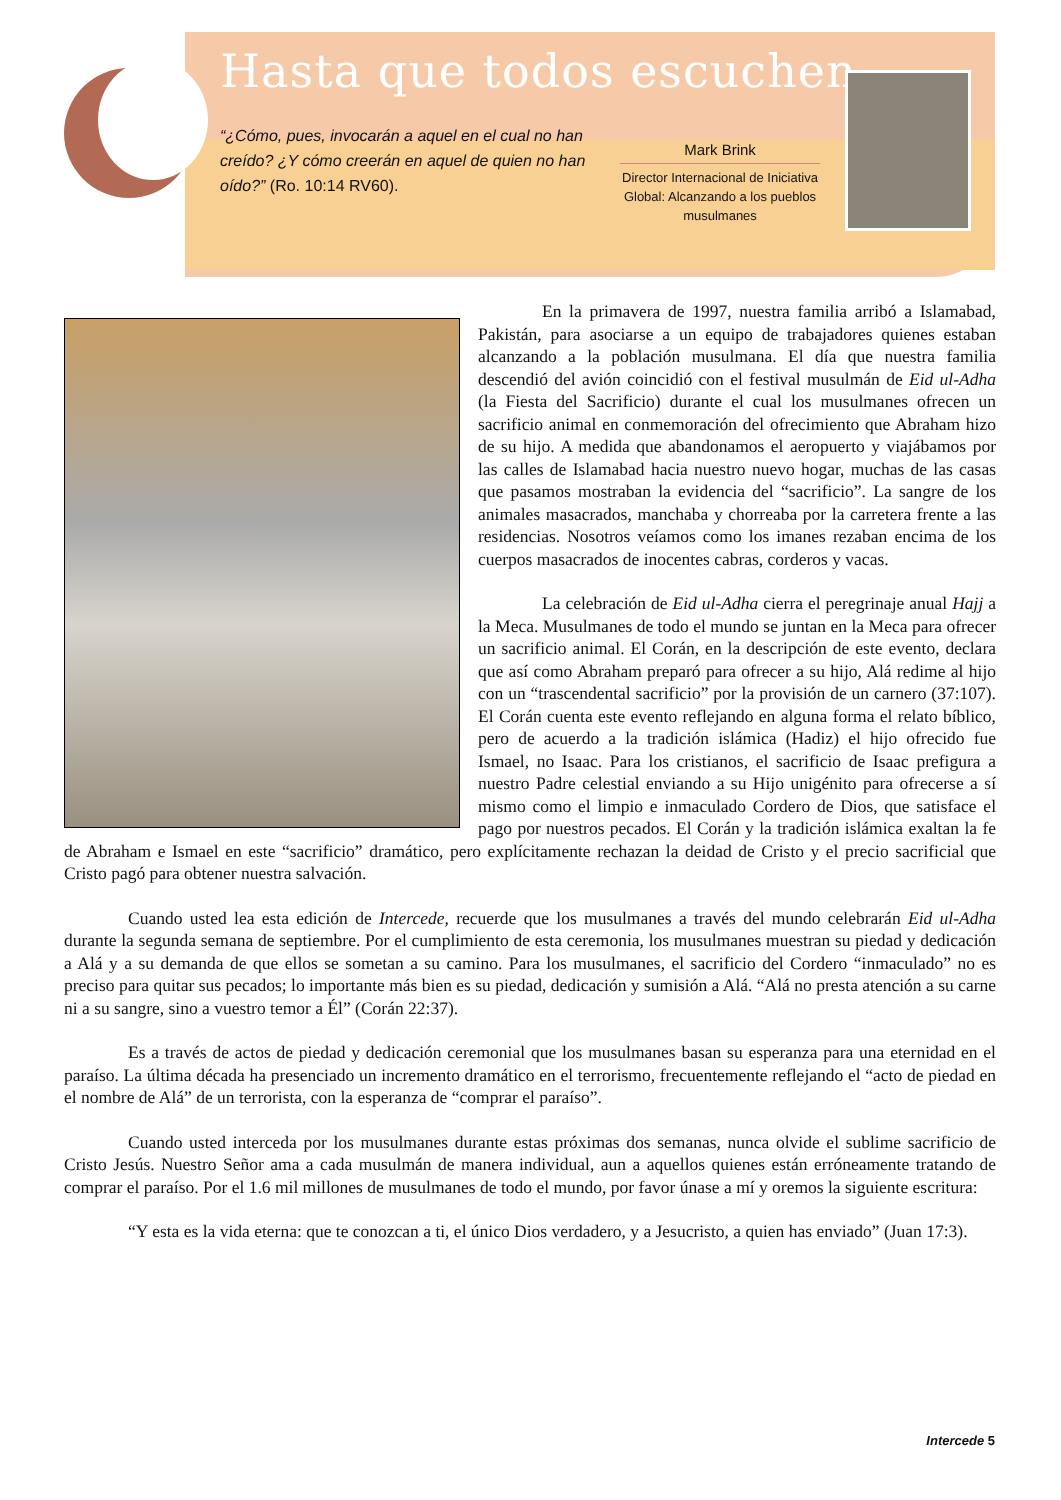Hasta que todos escuchen
“¿Cómo, pues, invocarán a aquel en el cual no han creído? ¿Y cómo creerán en aquel de quien no han oído?” (Ro. 10:14 RV60).
Mark Brink
Director Internacional de Iniciativa Global: Alcanzando a los pueblos musulmanes
En la primavera de 1997, nuestra familia arribó a Islamabad, Pakistán, para asociarse a un equipo de trabajadores quienes estaban alcanzando a la población musulmana. El día que nuestra familia descendió del avión coincidió con el festival musulmán de Eid ul-Adha (la Fiesta del Sacrificio) durante el cual los musulmanes ofrecen un sacrificio animal en conmemoración del ofrecimiento que Abraham hizo de su hijo. A medida que abandonamos el aeropuerto y viajábamos por las calles de Islamabad hacia nuestro nuevo hogar, muchas de las casas que pasamos mostraban la evidencia del “sacrificio”. La sangre de los animales masacrados, manchaba y chorreaba por la carretera frente a las residencias. Nosotros veíamos como los imanes rezaban encima de los cuerpos masacrados de inocentes cabras, corderos y vacas.
La celebración de Eid ul-Adha cierra el peregrinaje anual Hajj a la Meca. Musulmanes de todo el mundo se juntan en la Meca para ofrecer un sacrificio animal. El Corán, en la descripción de este evento, declara que así como Abraham preparó para ofrecer a su hijo, Alá redime al hijo con un “trascendental sacrificio” por la provisión de un carnero (37:107). El Corán cuenta este evento reflejando en alguna forma el relato bíblico, pero de acuerdo a la tradición islámica (Hadiz) el hijo ofrecido fue Ismael, no Isaac. Para los cristianos, el sacrificio de Isaac prefigura a nuestro Padre celestial enviando a su Hijo unigénito para ofrecerse a sí mismo como el limpio e inmaculado Cordero de Dios, que satisface el pago por nuestros pecados. El Corán y la tradición islámica exaltan la fe de Abraham e Ismael en este “sacrificio” dramático, pero explícitamente rechazan la deidad de Cristo y el precio sacrificial que Cristo pagó para obtener nuestra salvación.
Cuando usted lea esta edición de Intercede, recuerde que los musulmanes a través del mundo celebrarán Eid ul-Adha durante la segunda semana de septiembre. Por el cumplimiento de esta ceremonia, los musulmanes muestran su piedad y dedicación a Alá y a su demanda de que ellos se sometan a su camino. Para los musulmanes, el sacrificio del Cordero “inmaculado” no es preciso para quitar sus pecados; lo importante más bien es su piedad, dedicación y sumisión a Alá. “Alá no presta atención a su carne ni a su sangre, sino a vuestro temor a Él” (Corán 22:37).
Es a través de actos de piedad y dedicación ceremonial que los musulmanes basan su esperanza para una eternidad en el paraíso. La última década ha presenciado un incremento dramático en el terrorismo, frecuentemente reflejando el “acto de piedad en el nombre de Alá” de un terrorista, con la esperanza de “comprar el paraíso”.
Cuando usted interceda por los musulmanes durante estas próximas dos semanas, nunca olvide el sublime sacrificio de Cristo Jesús. Nuestro Señor ama a cada musulmán de manera individual, aun a aquellos quienes están erróneamente tratando de comprar el paraíso. Por el 1.6 mil millones de musulmanes de todo el mundo, por favor únase a mí y oremos la siguiente escritura:
“Y esta es la vida eterna: que te conozcan a ti, el único Dios verdadero, y a Jesucristo, a quien has enviado” (Juan 17:3).
Intercede 5